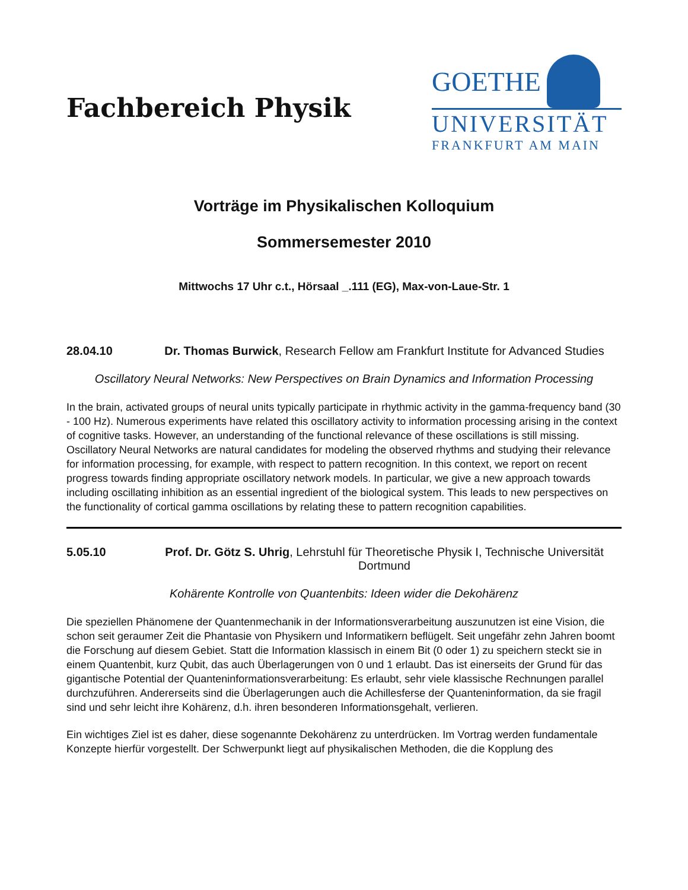Fachbereich Physik
GOETHE
UNIVERSITÄT
FRANKFURT AM MAIN
Vorträge im Physikalischen Kolloquium
Sommersemester 2010
Mittwochs 17 Uhr c.t., Hörsaal _.111 (EG), Max-von-Laue-Str. 1
28.04.10 Dr. Thomas Burwick, Research Fellow am Frankfurt Institute for Advanced Studies
Oscillatory Neural Networks: New Perspectives on Brain Dynamics and Information Processing
In the brain, activated groups of neural units typically participate in rhythmic activity in the gamma-frequency band (30 - 100 Hz). Numerous experiments have related this oscillatory activity to information processing arising in the context of cognitive tasks. However, an understanding of the functional relevance of these oscillations is still missing. Oscillatory Neural Networks are natural candidates for modeling the observed rhythms and studying their relevance for information processing, for example, with respect to pattern recognition. In this context, we report on recent progress towards finding appropriate oscillatory network models. In particular, we give a new approach towards including oscillating inhibition as an essential ingredient of the biological system. This leads to new perspectives on the functionality of cortical gamma oscillations by relating these to pattern recognition capabilities.
5.05.10 Prof. Dr. Götz S. Uhrig, Lehrstuhl für Theoretische Physik I, Technische Universität Dortmund
Kohärente Kontrolle von Quantenbits: Ideen wider die Dekohärenz
Die speziellen Phänomene der Quantenmechanik in der Informationsverarbeitung auszunutzen ist eine Vision, die schon seit geraumer Zeit die Phantasie von Physikern und Informatikern beflügelt. Seit ungefähr zehn Jahren boomt die Forschung auf diesem Gebiet. Statt die Information klassisch in einem Bit (0 oder 1) zu speichern steckt sie in einem Quantenbit, kurz Qubit, das auch Überlagerungen von 0 und 1 erlaubt. Das ist einerseits der Grund für das gigantische Potential der Quanteninformationsverarbeitung: Es erlaubt, sehr viele klassische Rechnungen parallel durchzuführen. Andererseits sind die Überlagerungen auch die Achillesferse der Quanteninformation, da sie fragil sind und sehr leicht ihre Kohärenz, d.h. ihren besonderen Informationsgehalt, verlieren.
Ein wichtiges Ziel ist es daher, diese sogenannte Dekohärenz zu unterdrücken. Im Vortrag werden fundamentale Konzepte hierfür vorgestellt. Der Schwerpunkt liegt auf physikalischen Methoden, die die Kopplung des